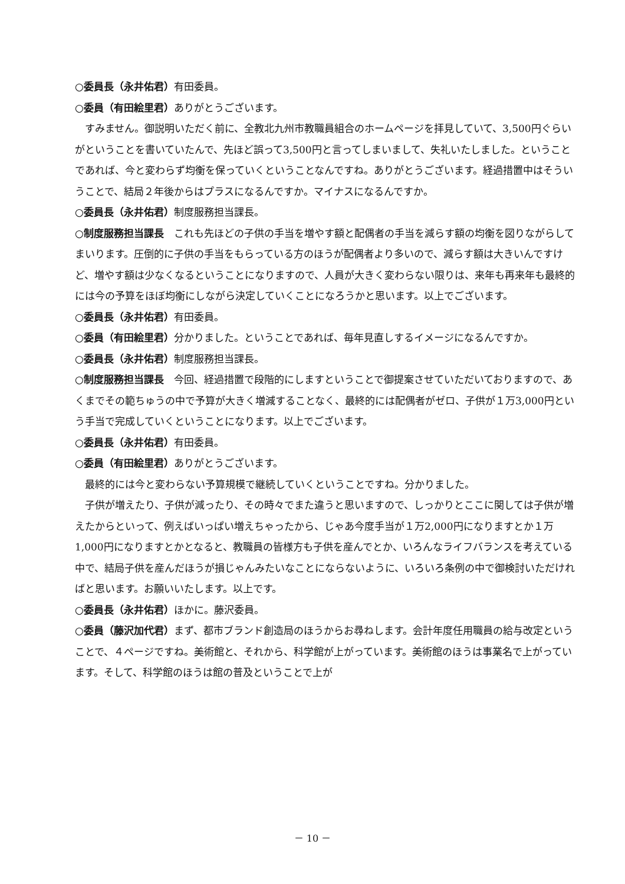○委員長（永井佑君）有田委員。
○委員（有田絵里君）ありがとうございます。
すみません。御説明いただく前に、全教北九州市教職員組合のホームページを拝見していて、3,500円ぐらいがということを書いていたんで、先ほど誤って3,500円と言ってしまいまして、失礼いたしました。ということであれば、今と変わらず均衡を保っていくということなんですね。ありがとうございます。経過措置中はそういうことで、結局２年後からはプラスになるんですか。マイナスになるんですか。
○委員長（永井佑君）制度服務担当課長。
○制度服務担当課長　これも先ほどの子供の手当を増やす額と配偶者の手当を減らす額の均衡を図りながらしてまいります。圧倒的に子供の手当をもらっている方のほうが配偶者より多いので、減らす額は大きいんですけど、増やす額は少なくなるということになりますので、人員が大きく変わらない限りは、来年も再来年も最終的には今の予算をほぼ均衡にしながら決定していくことになろうかと思います。以上でございます。
○委員長（永井佑君）有田委員。
○委員（有田絵里君）分かりました。ということであれば、毎年見直しするイメージになるんですか。
○委員長（永井佑君）制度服務担当課長。
○制度服務担当課長　今回、経過措置で段階的にしますということで御提案させていただいておりますので、あくまでその範ちゅうの中で予算が大きく増減することなく、最終的には配偶者がゼロ、子供が１万3,000円という手当で完成していくということになります。以上でございます。
○委員長（永井佑君）有田委員。
○委員（有田絵里君）ありがとうございます。
最終的には今と変わらない予算規模で継続していくということですね。分かりました。
子供が増えたり、子供が減ったり、その時々でまた違うと思いますので、しっかりとここに関しては子供が増えたからといって、例えばいっぱい増えちゃったから、じゃあ今度手当が１万2,000円になりますとか１万1,000円になりますとかとなると、教職員の皆様方も子供を産んでとか、いろんなライフバランスを考えている中で、結局子供を産んだほうが損じゃんみたいなことにならないように、いろいろ条例の中で御検討いただければと思います。お願いいたします。以上です。
○委員長（永井佑君）ほかに。藤沢委員。
○委員（藤沢加代君）まず、都市ブランド創造局のほうからお尋ねします。会計年度任用職員の給与改定ということで、４ページですね。美術館と、それから、科学館が上がっています。美術館のほうは事業名で上がっています。そして、科学館のほうは館の普及ということで上が
－ 10 －